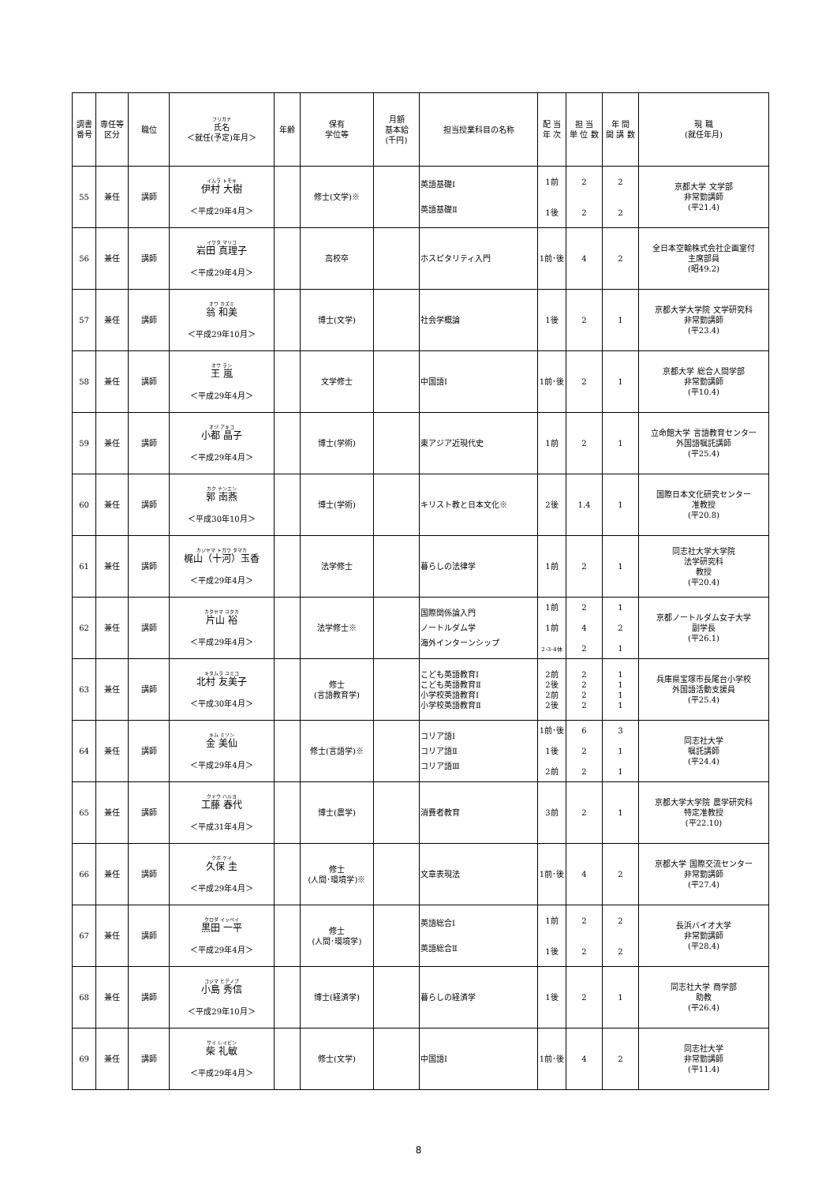| 調書番号 | 専任等区分 | 職位 | フリガナ 氏名 ＜就任(予定)年月＞ | 年齢 | 保有 学位等 | 月額 基本給 (千円) | 担当授業科目の名称 | 配 当 年 次 | 担 当 単 位 数 | 年 間 開 講 数 | 現 職 (就任年月) |
| --- | --- | --- | --- | --- | --- | --- | --- | --- | --- | --- | --- |
| 55 | 兼任 | 講師 | イムラ トモキ 伊村 大樹 ＜平成29年4月＞ | | 修士(文学)※ | | 英語基礎Ⅰ 英語基礎Ⅱ | 1前 1後 | 2 2 | 2 2 | 京都大学 文学部 非常勤講師 (平21.4) |
| 56 | 兼任 | 講師 | イワタ マリコ 岩田 真理子 ＜平成29年4月＞ | | 高校卒 | | ホスピタリティ入門 | 1前･後 | 4 | 2 | 全日本空輸株式会社企画室付 主席部員 (昭49.2) |
| 57 | 兼任 | 講師 | オウ カズミ 翁 和美 ＜平成29年10月＞ | | 博士(文学) | | 社会学概論 | 1後 | 2 | 1 | 京都大学大学院 文学研究科 非常勤講師 (平23.4) |
| 58 | 兼任 | 講師 | オウ ラン 王 嵐 ＜平成29年4月＞ | | 文学修士 | | 中国語Ⅰ | 1前･後 | 2 | 1 | 京都大学 総合人間学部 非常勤講師 (平10.4) |
| 59 | 兼任 | 講師 | オヅ アキコ 小都 晶子 ＜平成29年4月＞ | | 博士(学術) | | 東アジア近現代史 | 1前 | 2 | 1 | 立命館大学 言語教育センター 外国語嘱託講師 (平25.4) |
| 60 | 兼任 | 講師 | カク ナンエン 郭 南燕 ＜平成30年10月＞ | | 博士(学術) | | キリスト教と日本文化※ | 2後 | 1.4 | 1 | 国際日本文化研究センター 准教授 (平20.8) |
| 61 | 兼任 | 講師 | カジヤマ トガワ タマカ 梶山（十河）玉香 ＜平成29年4月＞ | | 法学修士 | | 暮らしの法律学 | 1前 | 2 | 1 | 同志社大学大学院 法学研究科 教授 (平20.4) |
| 62 | 兼任 | 講師 | カタヤマ ユタカ 片山 裕 ＜平成29年4月＞ | | 法学修士※ | | 国際関係論入門 ノートルダム学 海外インターンシップ | 1前 1前 2･3･4休 | 2 4 2 | 1 2 1 | 京都ノートルダム女子大学 副学長 (平26.1) |
| 63 | 兼任 | 講師 | キタムラ ユミコ 北村 友美子 ＜平成30年4月＞ | | 修士 (言語教育学) | | こども英語教育Ⅰ こども英語教育Ⅱ 小学校英語教育Ⅰ 小学校英語教育Ⅱ | 2前 2後 2前 2後 | 2 2 2 2 | 1 1 1 1 | 兵庫県宝塚市長尾台小学校 外国語活動支援員 (平25.4) |
| 64 | 兼任 | 講師 | キム ミソン 金 美仙 ＜平成29年4月＞ | | 修士(言語学)※ | | コリア語Ⅰ コリア語Ⅱ コリア語Ⅲ | 1前･後 1後 2前 | 6 2 2 | 3 1 1 | 同志社大学 嘱託講師 (平24.4) |
| 65 | 兼任 | 講師 | クドウ ハルヨ 工藤 春代 ＜平成31年4月＞ | | 博士(農学) | | 消費者教育 | 3前 | 2 | 1 | 京都大学大学院 農学研究科 特定准教授 (平22.10) |
| 66 | 兼任 | 講師 | クボ ケイ 久保 圭 ＜平成29年4月＞ | | 修士 (人間･環境学)※ | | 文章表現法 | 1前･後 | 4 | 2 | 京都大学 国際交流センター 非常勤講師 (平27.4) |
| 67 | 兼任 | 講師 | クロダ イッペイ 黒田 一平 ＜平成29年4月＞ | | 修士 (人間･環境学) | | 英語総合Ⅰ 英語総合Ⅱ | 1前 1後 | 2 2 | 2 2 | 長浜バイオ大学 非常勤講師 (平28.4) |
| 68 | 兼任 | 講師 | コジマ ヒデノブ 小島 秀信 ＜平成29年10月＞ | | 博士(経済学) | | 暮らしの経済学 | 1後 | 2 | 1 | 同志社大学 商学部 助教 (平26.4) |
| 69 | 兼任 | 講師 | サイ レイビン 柴 礼敏 ＜平成29年4月＞ | | 修士(文学) | | 中国語Ⅰ | 1前･後 | 4 | 2 | 同志社大学 非常勤講師 (平11.4) |
8